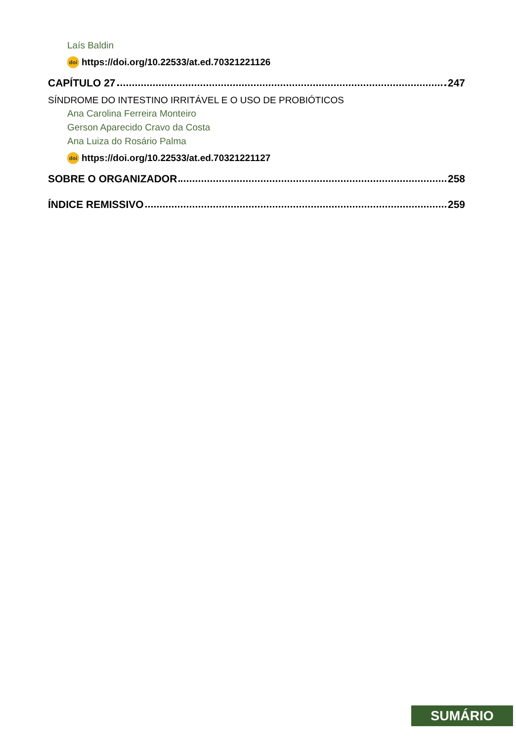Laís Baldin
doi https://doi.org/10.22533/at.ed.70321221126
CAPÍTULO 27 247
SÍNDROME DO INTESTINO IRRITÁVEL E O USO DE PROBIÓTICOS
Ana Carolina Ferreira Monteiro
Gerson Aparecido Cravo da Costa
Ana Luiza do Rosário Palma
doi https://doi.org/10.22533/at.ed.70321221127
SOBRE O ORGANIZADOR 258
ÍNDICE REMISSIVO 259
SUMÁRIO